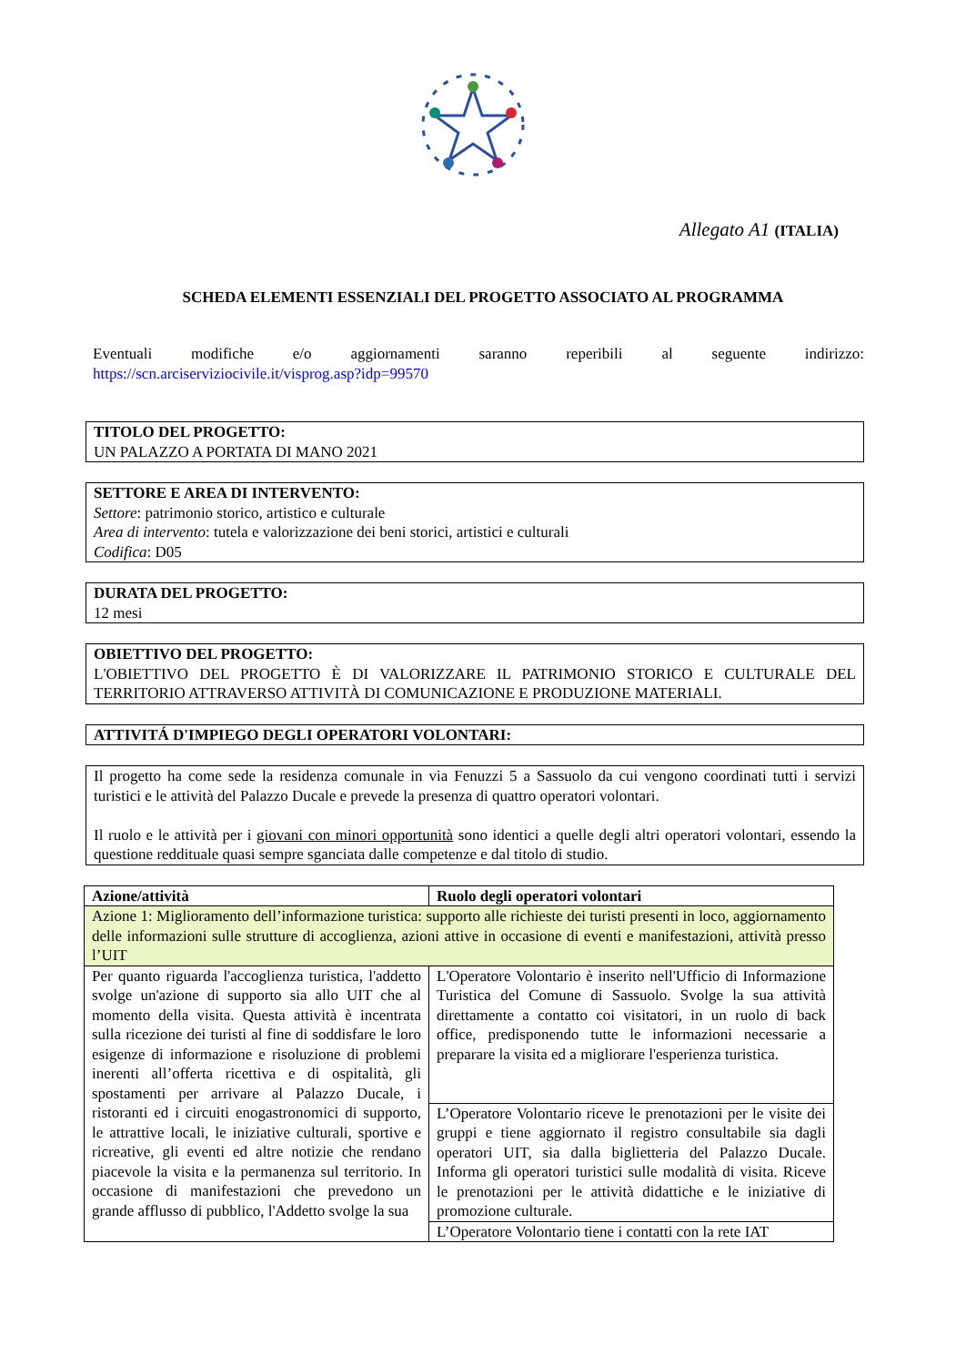Allegato A1 (ITALIA)
SCHEDA ELEMENTI ESSENZIALI DEL PROGETTO ASSOCIATO AL PROGRAMMA
Eventuali modifiche e/o aggiornamenti saranno reperibili al seguente indirizzo:
https://scn.arciserviziocivile.it/visprog.asp?idp=99570
TITOLO DEL PROGETTO:
UN PALAZZO A PORTATA DI MANO 2021
SETTORE E AREA DI INTERVENTO:
Settore: patrimonio storico, artistico e culturale
Area di intervento: tutela e valorizzazione dei beni storici, artistici e culturali
Codifica: D05
DURATA DEL PROGETTO:
12 mesi
OBIETTIVO DEL PROGETTO:
L'OBIETTIVO DEL PROGETTO È DI VALORIZZARE IL PATRIMONIO STORICO E CULTURALE DEL TERRITORIO ATTRAVERSO ATTIVITÀ DI COMUNICAZIONE E PRODUZIONE MATERIALI.
ATTIVITÁ D'IMPIEGO DEGLI OPERATORI VOLONTARI:
Il progetto ha come sede la residenza comunale in via Fenuzzi 5 a Sassuolo da cui vengono coordinati tutti i servizi turistici e le attività del Palazzo Ducale e prevede la presenza di quattro operatori volontari.
Il ruolo e le attività per i giovani con minori opportunità sono identici a quelle degli altri operatori volontari, essendo la questione reddituale quasi sempre sganciata dalle competenze e dal titolo di studio.
| Azione/attività | Ruolo degli operatori volontari |
| --- | --- |
| Azione 1: Miglioramento dell’informazione turistica: supporto alle richieste dei turisti presenti in loco, aggiornamento delle informazioni sulle strutture di accoglienza, azioni attive in occasione di eventi e manifestazioni, attività presso l’UIT | |
| Per quanto riguarda l'accoglienza turistica, l'addetto svolge un'azione di supporto sia allo UIT che al momento della visita. Questa attività è incentrata sulla ricezione dei turisti al fine di soddisfare le loro esigenze di informazione e risoluzione di problemi inerenti all’offerta ricettiva e di ospitalità, gli spostamenti per arrivare al Palazzo Ducale, i ristoranti ed i circuiti enogastronomici di supporto, le attrattive locali, le iniziative culturali, sportive e ricreative, gli eventi ed altre notizie che rendano piacevole la visita e la permanenza sul territorio. In occasione di manifestazioni che prevedono un grande afflusso di pubblico, l'Addetto svolge la sua | L'Operatore Volontario è inserito nell'Ufficio di Informazione Turistica del Comune di Sassuolo. Svolge la sua attività direttamente a contatto coi visitatori, in un ruolo di back office, predisponendo tutte le informazioni necessarie a preparare la visita ed a migliorare l'esperienza turistica. |
| | L’Operatore Volontario riceve le prenotazioni per le visite dei gruppi e tiene aggiornato il registro consultabile sia dagli operatori UIT, sia dalla biglietteria del Palazzo Ducale. Informa gli operatori turistici sulle modalità di visita. Riceve le prenotazioni per le attività didattiche e le iniziative di promozione culturale. |
| | L’Operatore Volontario tiene i contatti con la rete IAT |